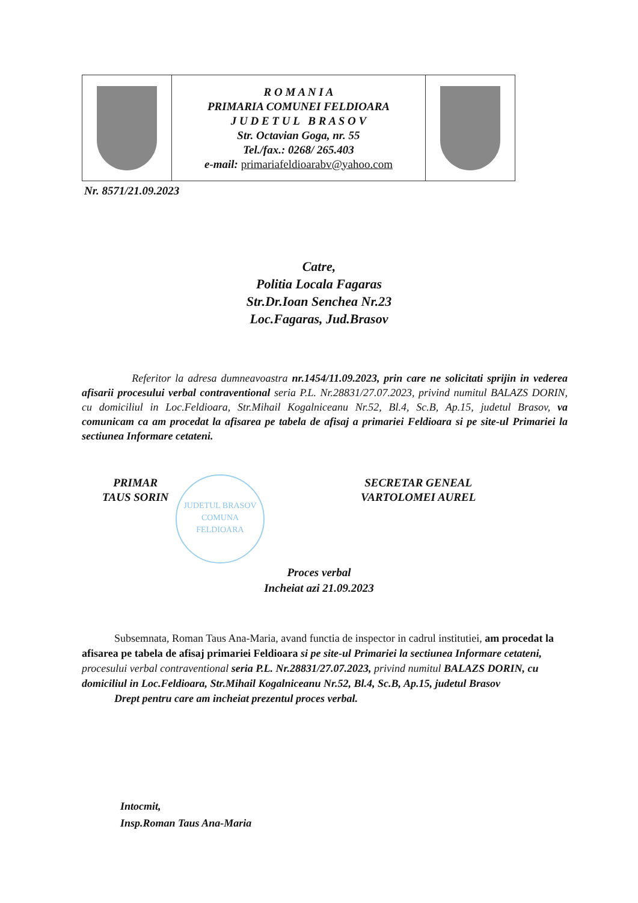| | R O M A N I A PRIMARIA COMUNEI FELDIOARA J U D E T U L B R A S O V Str. Octavian Goga, nr. 55 Tel./fax.: 0268/ 265.403 e-mail: primariafeldioarabv@yahoo.com | |
Nr. 8571/21.09.2023
Catre,
Politia Locala Fagaras
Str.Dr.Ioan Senchea Nr.23
Loc.Fagaras, Jud.Brasov
Referitor la adresa dumneavoastra nr.1454/11.09.2023, prin care ne solicitati sprijin in vederea afisarii procesului verbal contraventional seria P.L. Nr.28831/27.07.2023, privind numitul BALAZS DORIN, cu domiciliul in Loc.Feldioara, Str.Mihail Kogalniceanu Nr.52, Bl.4, Sc.B, Ap.15, judetul Brasov, va comunicam ca am procedat la afisarea pe tabela de afisaj a primariei Feldioara si pe site-ul Primariei la sectiunea Informare cetateni.
PRIMAR
TAUS SORIN
SECRETAR GENEAL
VARTOLOMEI AUREL
JUDETUL BRASOV
COMUNA
FELDIOARA
Proces verbal
Incheiat azi 21.09.2023
Subsemnata, Roman Taus Ana-Maria, avand functia de inspector in cadrul institutiei, am procedat la afisarea pe tabela de afisaj primariei Feldioara si pe site-ul Primariei la sectiunea Informare cetateni, procesului verbal contraventional seria P.L. Nr.28831/27.07.2023, privind numitul BALAZS DORIN, cu domiciliul in Loc.Feldioara, Str.Mihail Kogalniceanu Nr.52, Bl.4, Sc.B, Ap.15, judetul Brasov
Drept pentru care am incheiat prezentul proces verbal.
Intocmit,
Insp.Roman Taus Ana-Maria